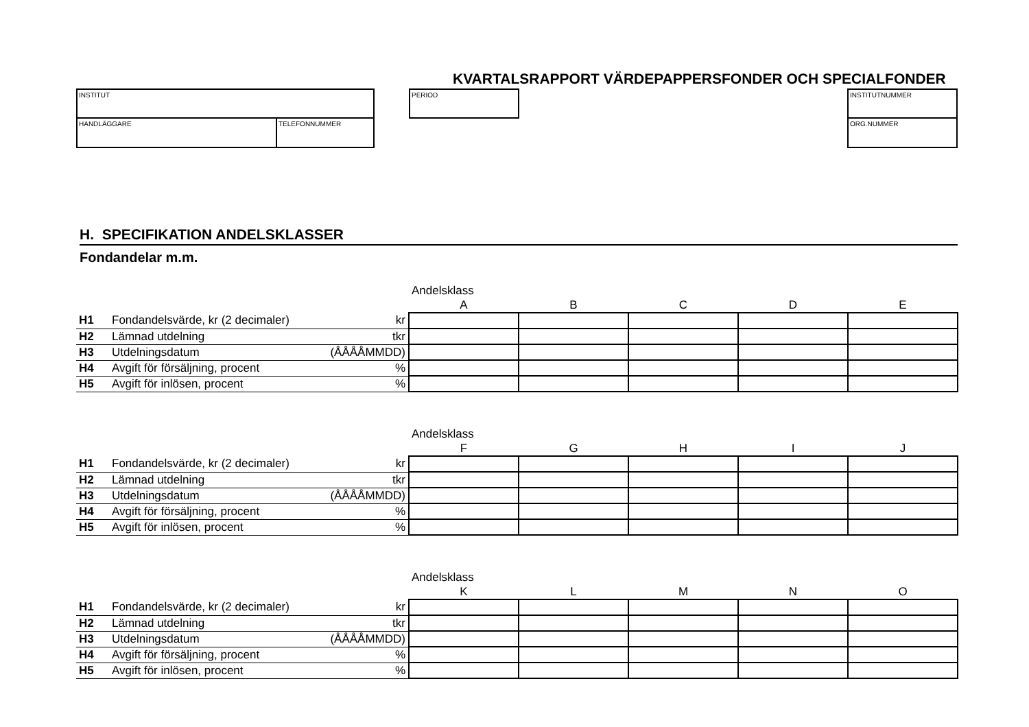KVARTALSRAPPORT VÄRDEPAPPERSFONDER OCH SPECIALFONDER
INSTITUT
HANDLÄGGARE TELEFONNUMMER
PERIOD INSTITUTNUMMER
ORG.NUMMER
H. SPECIFIKATION ANDELSKLASSER
Fondandelar m.m.
| | | | Andelsklass | | | | |
| | | | A | B | C | D | E |
| H1 | Fondandelsvärde, kr (2 decimaler) | kr | | | | | |
| H2 | Lämnad utdelning | tkr | | | | | |
| H3 | Utdelningsdatum | (ÅÅÅÅMMDD) | | | | | |
| H4 | Avgift för försäljning, procent | % | | | | | |
| H5 | Avgift för inlösen, procent | % | | | | | |
| | | | Andelsklass | | | | |
| | | | F | G | H | I | J |
| H1 | Fondandelsvärde, kr (2 decimaler) | kr | | | | | |
| H2 | Lämnad utdelning | tkr | | | | | |
| H3 | Utdelningsdatum | (ÅÅÅÅMMDD) | | | | | |
| H4 | Avgift för försäljning, procent | % | | | | | |
| H5 | Avgift för inlösen, procent | % | | | | | |
| | | | Andelsklass | | | | |
| | | | K | L | M | N | O |
| H1 | Fondandelsvärde, kr (2 decimaler) | kr | | | | | |
| H2 | Lämnad utdelning | tkr | | | | | |
| H3 | Utdelningsdatum | (ÅÅÅÅMMDD) | | | | | |
| H4 | Avgift för försäljning, procent | % | | | | | |
| H5 | Avgift för inlösen, procent | % | | | | | |